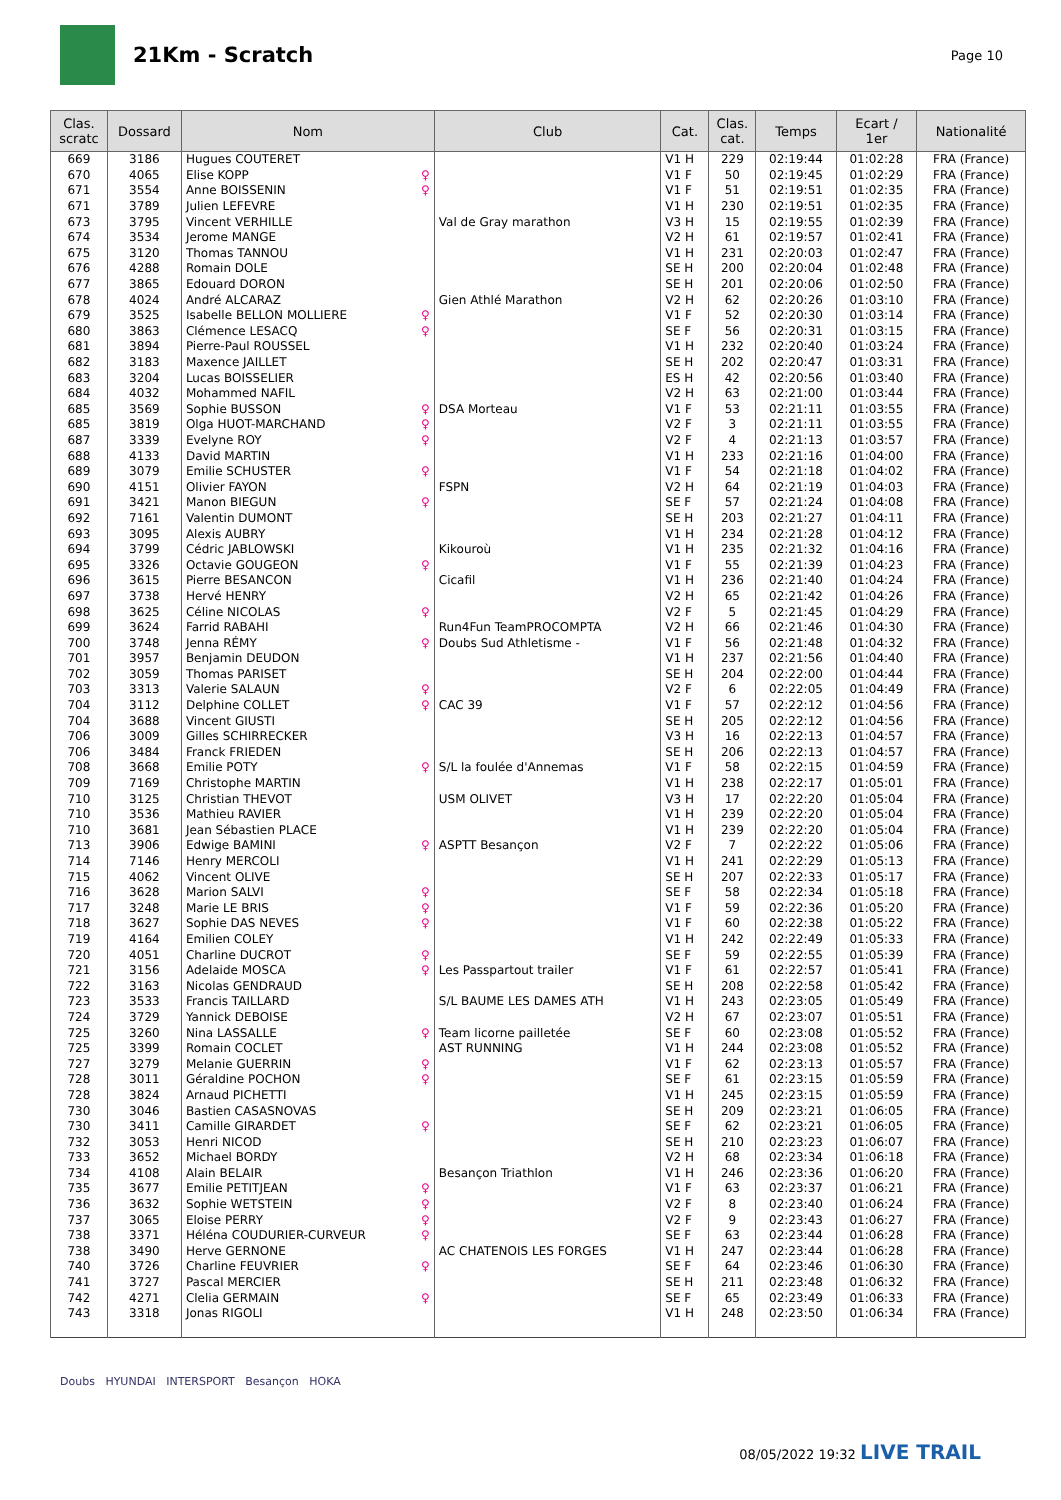21Km - Scratch
Page 10
| Clas. scratc | Dossard | Nom | Club | Cat. | Clas. cat. | Temps | Ecart / 1er | Nationalité |
| --- | --- | --- | --- | --- | --- | --- | --- | --- |
| 669 | 3186 | Hugues COUTERET | | V1 H | 229 | 02:19:44 | 01:02:28 | FRA (France) |
| 670 | 4065 | Elise KOPP ♀ | | V1 F | 50 | 02:19:45 | 01:02:29 | FRA (France) |
| 671 | 3554 | Anne BOISSENIN ♀ | | V1 F | 51 | 02:19:51 | 01:02:35 | FRA (France) |
| 671 | 3789 | Julien LEFEVRE | | V1 H | 230 | 02:19:51 | 01:02:35 | FRA (France) |
| 673 | 3795 | Vincent VERHILLE | Val de Gray marathon | V3 H | 15 | 02:19:55 | 01:02:39 | FRA (France) |
| 674 | 3534 | Jerome MANGE | | V2 H | 61 | 02:19:57 | 01:02:41 | FRA (France) |
| 675 | 3120 | Thomas TANNOU | | V1 H | 231 | 02:20:03 | 01:02:47 | FRA (France) |
| 676 | 4288 | Romain DOLE | | SE H | 200 | 02:20:04 | 01:02:48 | FRA (France) |
| 677 | 3865 | Edouard DORON | | SE H | 201 | 02:20:06 | 01:02:50 | FRA (France) |
| 678 | 4024 | André ALCARAZ | Gien Athlé Marathon | V2 H | 62 | 02:20:26 | 01:03:10 | FRA (France) |
| 679 | 3525 | Isabelle BELLON MOLLIERE ♀ | | V1 F | 52 | 02:20:30 | 01:03:14 | FRA (France) |
| 680 | 3863 | Clémence LESACQ ♀ | | SE F | 56 | 02:20:31 | 01:03:15 | FRA (France) |
| 681 | 3894 | Pierre-Paul ROUSSEL | | V1 H | 232 | 02:20:40 | 01:03:24 | FRA (France) |
| 682 | 3183 | Maxence JAILLET | | SE H | 202 | 02:20:47 | 01:03:31 | FRA (France) |
| 683 | 3204 | Lucas BOISSELIER | | ES H | 42 | 02:20:56 | 01:03:40 | FRA (France) |
| 684 | 4032 | Mohammed NAFIL | | V2 H | 63 | 02:21:00 | 01:03:44 | FRA (France) |
| 685 | 3569 | Sophie BUSSON ♀ | DSA Morteau | V1 F | 53 | 02:21:11 | 01:03:55 | FRA (France) |
| 685 | 3819 | Olga HUOT-MARCHAND ♀ | | V2 F | 3 | 02:21:11 | 01:03:55 | FRA (France) |
| 687 | 3339 | Evelyne ROY ♀ | | V2 F | 4 | 02:21:13 | 01:03:57 | FRA (France) |
| 688 | 4133 | David MARTIN | | V1 H | 233 | 02:21:16 | 01:04:00 | FRA (France) |
| 689 | 3079 | Emilie SCHUSTER ♀ | | V1 F | 54 | 02:21:18 | 01:04:02 | FRA (France) |
| 690 | 4151 | Olivier FAYON | FSPN | V2 H | 64 | 02:21:19 | 01:04:03 | FRA (France) |
| 691 | 3421 | Manon BIEGUN ♀ | | SE F | 57 | 02:21:24 | 01:04:08 | FRA (France) |
| 692 | 7161 | Valentin DUMONT | | SE H | 203 | 02:21:27 | 01:04:11 | FRA (France) |
| 693 | 3095 | Alexis AUBRY | | V1 H | 234 | 02:21:28 | 01:04:12 | FRA (France) |
| 694 | 3799 | Cédric JABLOWSKI | Kikouroù | V1 H | 235 | 02:21:32 | 01:04:16 | FRA (France) |
| 695 | 3326 | Octavie GOUGEON ♀ | | V1 F | 55 | 02:21:39 | 01:04:23 | FRA (France) |
| 696 | 3615 | Pierre BESANCON | Cicafil | V1 H | 236 | 02:21:40 | 01:04:24 | FRA (France) |
| 697 | 3738 | Hervé HENRY | | V2 H | 65 | 02:21:42 | 01:04:26 | FRA (France) |
| 698 | 3625 | Céline NICOLAS ♀ | | V2 F | 5 | 02:21:45 | 01:04:29 | FRA (France) |
| 699 | 3624 | Farrid RABAHI | Run4Fun TeamPROCOMPTA | V2 H | 66 | 02:21:46 | 01:04:30 | FRA (France) |
| 700 | 3748 | Jenna RÉMY ♀ | Doubs Sud Athletisme - | V1 F | 56 | 02:21:48 | 01:04:32 | FRA (France) |
| 701 | 3957 | Benjamin DEUDON | | V1 H | 237 | 02:21:56 | 01:04:40 | FRA (France) |
| 702 | 3059 | Thomas PARISET | | SE H | 204 | 02:22:00 | 01:04:44 | FRA (France) |
| 703 | 3313 | Valerie SALAUN ♀ | | V2 F | 6 | 02:22:05 | 01:04:49 | FRA (France) |
| 704 | 3112 | Delphine COLLET ♀ | CAC 39 | V1 F | 57 | 02:22:12 | 01:04:56 | FRA (France) |
| 704 | 3688 | Vincent GIUSTI | | SE H | 205 | 02:22:12 | 01:04:56 | FRA (France) |
| 706 | 3009 | Gilles SCHIRRECKER | | V3 H | 16 | 02:22:13 | 01:04:57 | FRA (France) |
| 706 | 3484 | Franck FRIEDEN | | SE H | 206 | 02:22:13 | 01:04:57 | FRA (France) |
| 708 | 3668 | Emilie POTY ♀ | S/L la foulée d'Annemas | V1 F | 58 | 02:22:15 | 01:04:59 | FRA (France) |
| 709 | 7169 | Christophe MARTIN | | V1 H | 238 | 02:22:17 | 01:05:01 | FRA (France) |
| 710 | 3125 | Christian THEVOT | USM OLIVET | V3 H | 17 | 02:22:20 | 01:05:04 | FRA (France) |
| 710 | 3536 | Mathieu RAVIER | | V1 H | 239 | 02:22:20 | 01:05:04 | FRA (France) |
| 710 | 3681 | Jean Sébastien PLACE | | V1 H | 239 | 02:22:20 | 01:05:04 | FRA (France) |
| 713 | 3906 | Edwige BAMINI ♀ | ASPTT Besançon | V2 F | 7 | 02:22:22 | 01:05:06 | FRA (France) |
| 714 | 7146 | Henry MERCOLI | | V1 H | 241 | 02:22:29 | 01:05:13 | FRA (France) |
| 715 | 4062 | Vincent OLIVE | | SE H | 207 | 02:22:33 | 01:05:17 | FRA (France) |
| 716 | 3628 | Marion SALVI ♀ | | SE F | 58 | 02:22:34 | 01:05:18 | FRA (France) |
| 717 | 3248 | Marie LE BRIS ♀ | | V1 F | 59 | 02:22:36 | 01:05:20 | FRA (France) |
| 718 | 3627 | Sophie DAS NEVES ♀ | | V1 F | 60 | 02:22:38 | 01:05:22 | FRA (France) |
| 719 | 4164 | Emilien COLEY | | V1 H | 242 | 02:22:49 | 01:05:33 | FRA (France) |
| 720 | 4051 | Charline DUCROT ♀ | | SE F | 59 | 02:22:55 | 01:05:39 | FRA (France) |
| 721 | 3156 | Adelaide MOSCA ♀ | Les Passpartout trailer | V1 F | 61 | 02:22:57 | 01:05:41 | FRA (France) |
| 722 | 3163 | Nicolas GENDRAUD | | SE H | 208 | 02:22:58 | 01:05:42 | FRA (France) |
| 723 | 3533 | Francis TAILLARD | S/L BAUME LES DAMES ATH | V1 H | 243 | 02:23:05 | 01:05:49 | FRA (France) |
| 724 | 3729 | Yannick DEBOISE | | V2 H | 67 | 02:23:07 | 01:05:51 | FRA (France) |
| 725 | 3260 | Nina LASSALLE ♀ | Team licorne pailletée | SE F | 60 | 02:23:08 | 01:05:52 | FRA (France) |
| 725 | 3399 | Romain COCLET | AST RUNNING | V1 H | 244 | 02:23:08 | 01:05:52 | FRA (France) |
| 727 | 3279 | Melanie GUERRIN ♀ | | V1 F | 62 | 02:23:13 | 01:05:57 | FRA (France) |
| 728 | 3011 | Géraldine POCHON ♀ | | SE F | 61 | 02:23:15 | 01:05:59 | FRA (France) |
| 728 | 3824 | Arnaud PICHETTI | | V1 H | 245 | 02:23:15 | 01:05:59 | FRA (France) |
| 730 | 3046 | Bastien CASASNOVAS | | SE H | 209 | 02:23:21 | 01:06:05 | FRA (France) |
| 730 | 3411 | Camille GIRARDET ♀ | | SE F | 62 | 02:23:21 | 01:06:05 | FRA (France) |
| 732 | 3053 | Henri NICOD | | SE H | 210 | 02:23:23 | 01:06:07 | FRA (France) |
| 733 | 3652 | Michael BORDY | | V2 H | 68 | 02:23:34 | 01:06:18 | FRA (France) |
| 734 | 4108 | Alain BELAIR | Besançon Triathlon | V1 H | 246 | 02:23:36 | 01:06:20 | FRA (France) |
| 735 | 3677 | Emilie PETITJEAN ♀ | | V1 F | 63 | 02:23:37 | 01:06:21 | FRA (France) |
| 736 | 3632 | Sophie WETSTEIN ♀ | | V2 F | 8 | 02:23:40 | 01:06:24 | FRA (France) |
| 737 | 3065 | Eloise PERRY ♀ | | V2 F | 9 | 02:23:43 | 01:06:27 | FRA (France) |
| 738 | 3371 | Héléna COUDURIER-CURVEUR ♀ | | SE F | 63 | 02:23:44 | 01:06:28 | FRA (France) |
| 738 | 3490 | Herve GERNONE | AC CHATENOIS LES FORGES | V1 H | 247 | 02:23:44 | 01:06:28 | FRA (France) |
| 740 | 3726 | Charline FEUVRIER ♀ | | SE F | 64 | 02:23:46 | 01:06:30 | FRA (France) |
| 741 | 3727 | Pascal MERCIER | | SE H | 211 | 02:23:48 | 01:06:32 | FRA (France) |
| 742 | 4271 | Clelia GERMAIN ♀ | | SE F | 65 | 02:23:49 | 01:06:33 | FRA (France) |
| 743 | 3318 | Jonas RIGOLI | | V1 H | 248 | 02:23:50 | 01:06:34 | FRA (France) |
Doubs HYUNDAI INTERSPORT Besançon HOKA
08/05/2022 19:32 LIVE TRAIL